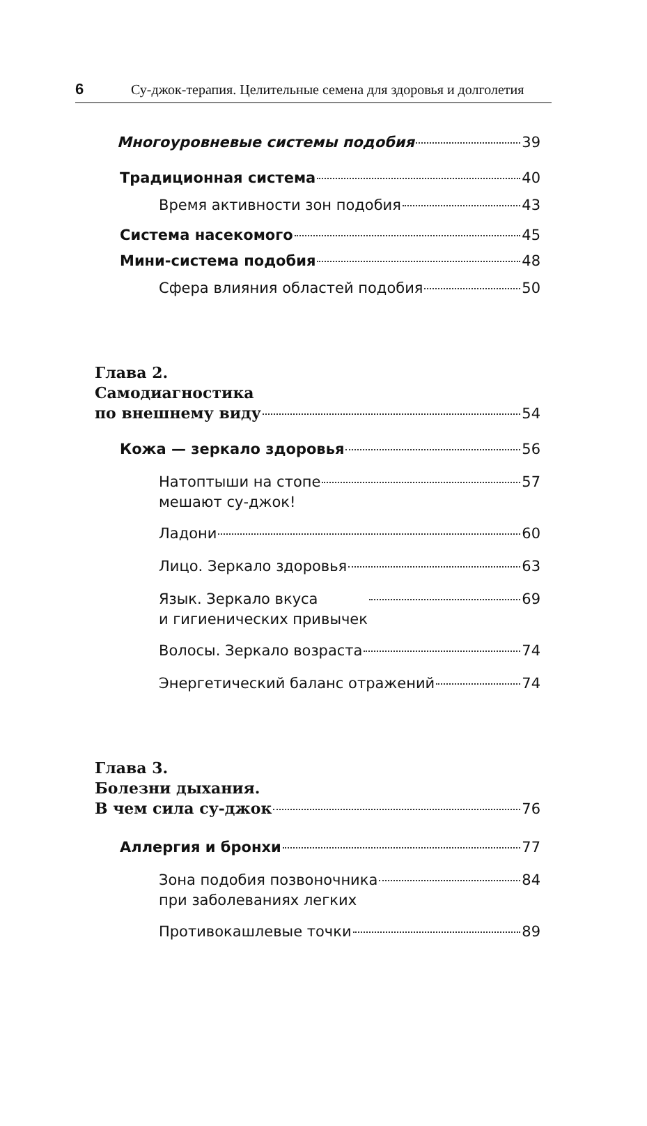6 Су-джок-терапия. Целительные семена для здоровья и долголетия
Многоуровневые системы подобия 39
Традиционная система 40
Время активности зон подобия 43
Система насекомого 45
Мини-система подобия 48
Сфера влияния областей подобия 50
Глава 2.
Самодиагностика
по внешнему виду 54
Кожа — зеркало здоровья 56
Натоптыши на стопе
мешают су-джок! 57
Ладони 60
Лицо. Зеркало здоровья 63
Язык. Зеркало вкуса
и гигиенических привычек 69
Волосы. Зеркало возраста 74
Энергетический баланс отражений 74
Глава 3.
Болезни дыхания.
В чем сила су-джок 76
Аллергия и бронхи 77
Зона подобия позвоночника
при заболеваниях легких 84
Противокашлевые точки 89